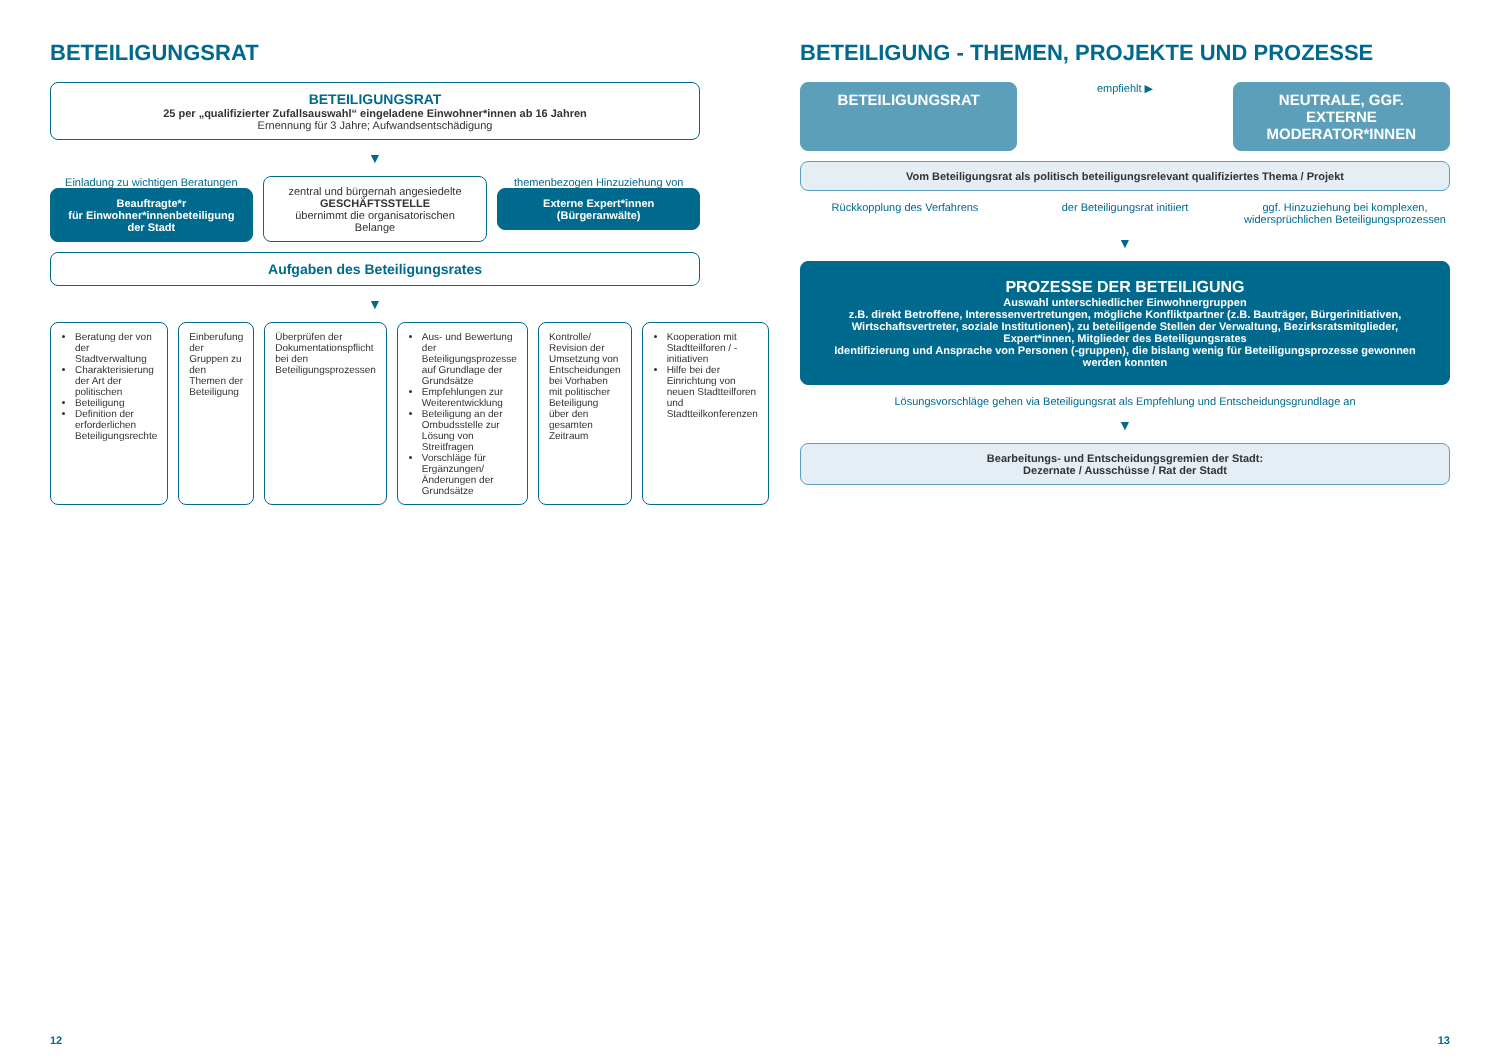BETEILIGUNGSRAT
BETEILIGUNGSRAT
25 per „qualifizierter Zufallsauswahl“ eingeladene Einwohner*innen ab 16 Jahren
Ernennung für 3 Jahre; Aufwandsentschädigung
▼
Einladung zu wichtigen Beratungen
Beauftragte*r
für Einwohner*innenbeteiligung
der Stadt
zentral und bürgernah angesiedelte
GESCHÄFTSSTELLE
übernimmt die organisatorischen Belange
themenbezogen Hinzuziehung von
Externe Expert*innen
(Bürgeranwälte)
Aufgaben des Beteiligungsrates
▼
Beratung der von der Stadtverwaltung
Charakterisierung der Art der politischen
Beteiligung
Definition der erforderlichen Beteiligungsrechte
Einberufung der Gruppen zu den Themen der Beteiligung
Überprüfen der Dokumentationspflicht bei den Beteiligungsprozessen
Aus- und Bewertung der Beteiligungsprozesse auf Grundlage der Grundsätze
Empfehlungen zur Weiterentwicklung
Beteiligung an der Ombudsstelle zur Lösung von Streitfragen
Vorschläge für Ergänzungen/ Änderungen der Grundsätze
Kontrolle/ Revision der Umsetzung von Entscheidungen bei Vorhaben mit politischer Beteiligung über den gesamten Zeitraum
Kooperation mit Stadtteilforen / -initiativen
Hilfe bei der Einrichtung von neuen Stadtteilforen und Stadtteilkonferenzen
12
BETEILIGUNG - THEMEN, PROJEKTE UND PROZESSE
BETEILIGUNGSRAT
empfiehlt ▶
NEUTRALE, GGF. EXTERNE MODERATOR*INNEN
Vom Beteiligungsrat als politisch beteiligungsrelevant qualifiziertes Thema / Projekt
Rückkopplung des Verfahrens der Beteiligungsrat initiiert ggf. Hinzuziehung bei komplexen, widersprüchlichen Beteiligungsprozessen
▼
PROZESSE DER BETEILIGUNG
Auswahl unterschiedlicher Einwohnergruppen
z.B. direkt Betroffene, Interessenvertretungen, mögliche Konfliktpartner (z.B. Bauträger, Bürgerinitiativen, Wirtschaftsvertreter, soziale Institutionen), zu beteiligende Stellen der Verwaltung, Bezirksratsmitglieder, Expert*innen, Mitglieder des Beteiligungsrates
Identifizierung und Ansprache von Personen (-gruppen), die bislang wenig für Beteiligungsprozesse gewonnen werden konnten
Lösungsvorschläge gehen via Beteiligungsrat als Empfehlung und Entscheidungsgrundlage an
▼
Bearbeitungs- und Entscheidungsgremien der Stadt:
Dezernate / Ausschüsse / Rat der Stadt
13